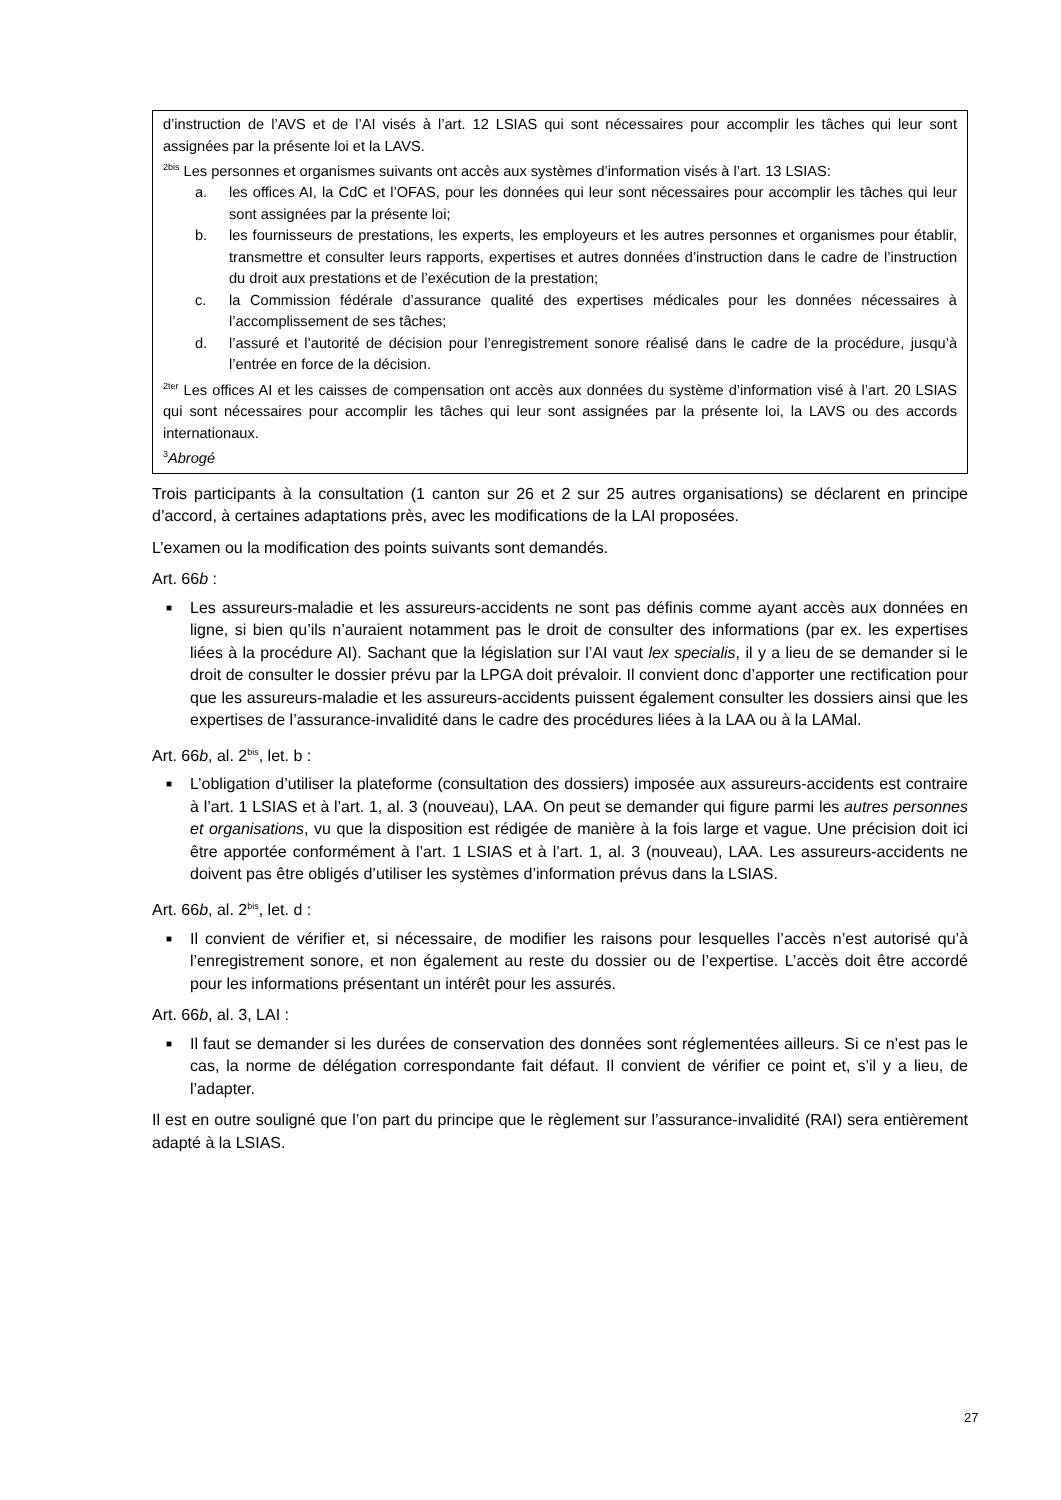d’instruction de l’AVS et de l’AI visés à l’art. 12 LSIAS qui sont nécessaires pour accomplir les tâches qui leur sont assignées par la présente loi et la LAVS.
<sup>2bis</sup> Les personnes et organismes suivants ont accès aux systèmes d’information visés à l’art. 13 LSIAS:
a. les offices AI, la CdC et l’OFAS, pour les données qui leur sont nécessaires pour accomplir les tâches qui leur sont assignées par la présente loi;
b. les fournisseurs de prestations, les experts, les employeurs et les autres personnes et organismes pour établir, transmettre et consulter leurs rapports, expertises et autres données d’instruction dans le cadre de l’instruction du droit aux prestations et de l’exécution de la prestation;
c. la Commission fédérale d’assurance qualité des expertises médicales pour les données nécessaires à l’accomplissement de ses tâches;
d. l’assuré et l’autorité de décision pour l’enregistrement sonore réalisé dans le cadre de la procédure, jusqu’à l’entrée en force de la décision.
<sup>2ter</sup> Les offices AI et les caisses de compensation ont accès aux données du système d’information visé à l’art. 20 LSIAS qui sont nécessaires pour accomplir les tâches qui leur sont assignées par la présente loi, la LAVS ou des accords internationaux.
<sup>3</sup> Abrogé
Trois participants à la consultation (1 canton sur 26 et 2 sur 25 autres organisations) se déclarent en principe d’accord, à certaines adaptations près, avec les modifications de la LAI proposées.
L’examen ou la modification des points suivants sont demandés.
Art. 66b :
■ Les assureurs-maladie et les assureurs-accidents ne sont pas définis comme ayant accès aux données en ligne, si bien qu’ils n’auraient notamment pas le droit de consulter des informations (par ex. les expertises liées à la procédure AI). Sachant que la législation sur l’AI vaut lex specialis, il y a lieu de se demander si le droit de consulter le dossier prévu par la LPGA doit prévaloir. Il convient donc d’apporter une rectification pour que les assureurs-maladie et les assureurs-accidents puissent également consulter les dossiers ainsi que les expertises de l’assurance-invalidité dans le cadre des procédures liées à la LAA ou à la LAMal.
Art. 66b, al. 2<sup>bis</sup>, let. b :
■ L’obligation d’utiliser la plateforme (consultation des dossiers) imposée aux assureurs-accidents est contraire à l’art. 1 LSIAS et à l’art. 1, al. 3 (nouveau), LAA. On peut se demander qui figure parmi les autres personnes et organisations, vu que la disposition est rédigée de manière à la fois large et vague. Une précision doit ici être apportée conformément à l’art. 1 LSIAS et à l’art. 1, al. 3 (nouveau), LAA. Les assureurs-accidents ne doivent pas être obligés d’utiliser les systèmes d’information prévus dans la LSIAS.
Art. 66b, al. 2<sup>bis</sup>, let. d :
■ Il convient de vérifier et, si nécessaire, de modifier les raisons pour lesquelles l’accès n’est autorisé qu’à l’enregistrement sonore, et non également au reste du dossier ou de l’expertise. L’accès doit être accordé pour les informations présentant un intérêt pour les assurés.
Art. 66b, al. 3, LAI :
■ Il faut se demander si les durées de conservation des données sont réglementées ailleurs. Si ce n’est pas le cas, la norme de délégation correspondante fait défaut. Il convient de vérifier ce point et, s’il y a lieu, de l’adapter.
Il est en outre souligné que l’on part du principe que le règlement sur l’assurance-invalidité (RAI) sera entièrement adapté à la LSIAS.
27